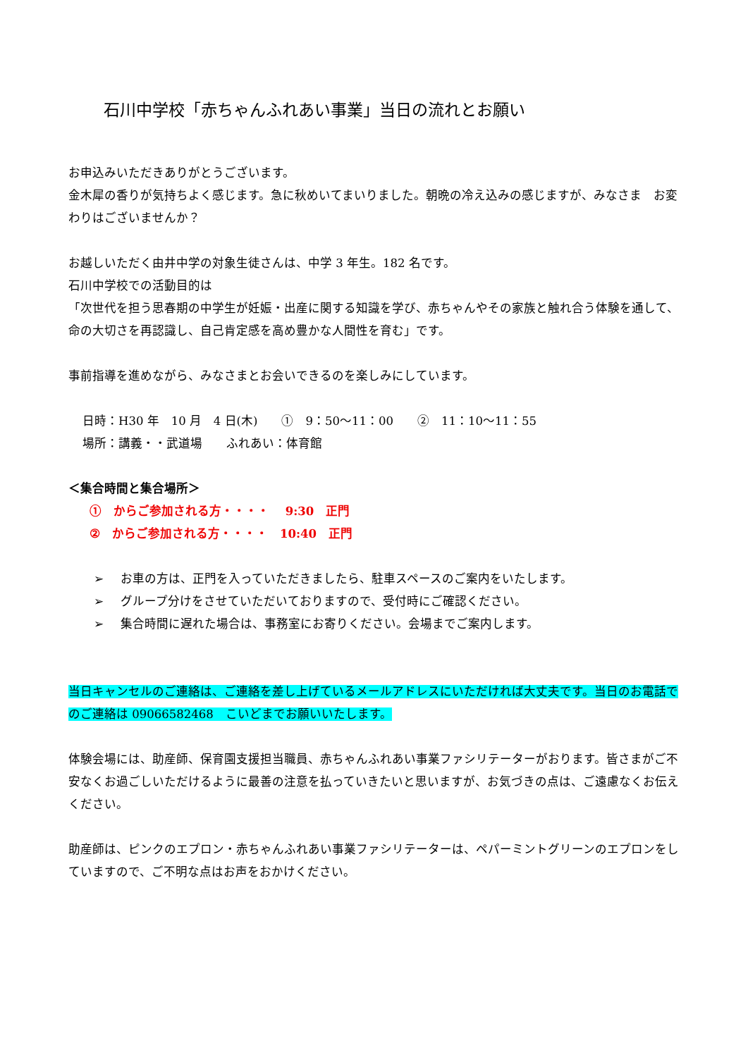石川中学校「赤ちゃんふれあい事業」当日の流れとお願い
お申込みいただきありがとうございます。
金木犀の香りが気持ちよく感じます。急に秋めいてまいりました。朝晩の冷え込みの感じますが、みなさま　お変わりはございませんか？
お越しいただく由井中学の対象生徒さんは、中学 3 年生。182 名です。
石川中学校での活動目的は
「次世代を担う思春期の中学生が妊娠・出産に関する知識を学び、赤ちゃんやその家族と触れ合う体験を通して、命の大切さを再認識し、自己肯定感を高め豊かな人間性を育む」です。
事前指導を進めながら、みなさまとお会いできるのを楽しみにしています。
日時：H30 年　10 月　4 日(木)　　①　9：50～11：00　　②　11：10～11：55
場所：講義・・武道場　　ふれあい：体育館
＜集合時間と集合場所＞
①　からご参加される方・・・・　 9:30　正門
②　からご参加される方・・・・　10:40　正門
➢ お車の方は、正門を入っていただきましたら、駐車スペースのご案内をいたします。
➢ グループ分けをさせていただいておりますので、受付時にご確認ください。
➢ 集合時間に遅れた場合は、事務室にお寄りください。会場までご案内します。
当日キャンセルのご連絡は、ご連絡を差し上げているメールアドレスにいただければ大丈夫です。当日のお電話でのご連絡は 09066582468　こいどまでお願いいたします。
体験会場には、助産師、保育園支援担当職員、赤ちゃんふれあい事業ファシリテーターがおります。皆さまがご不安なくお過ごしいただけるように最善の注意を払っていきたいと思いますが、お気づきの点は、ご遠慮なくお伝えください。
助産師は、ピンクのエプロン・赤ちゃんふれあい事業ファシリテーターは、ペパーミントグリーンのエプロンをしていますので、ご不明な点はお声をおかけください。